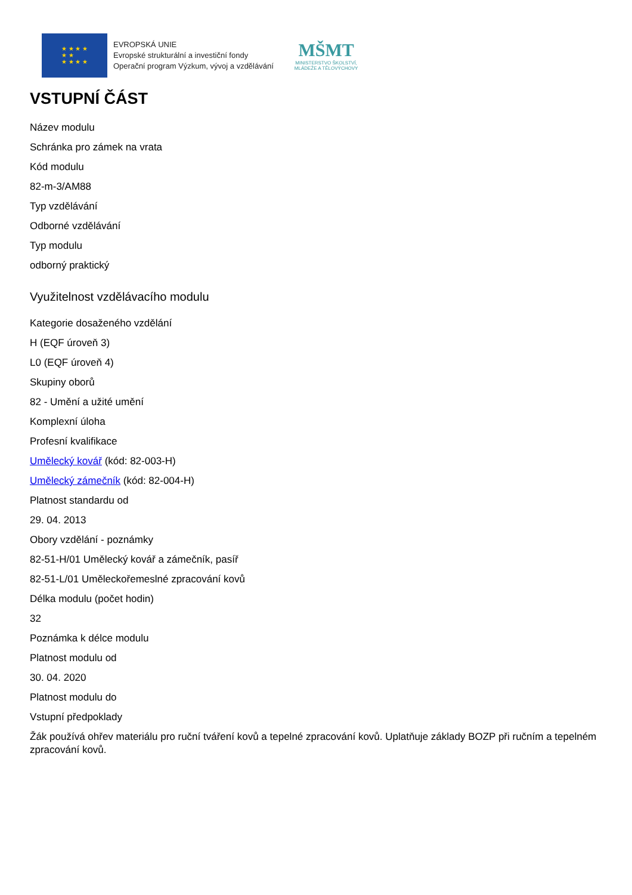★ ★ ★ ★
★ ★
★ ★ ★ ★
EVROPSKÁ UNIE
Evropské strukturální a investiční fondy
Operační program Výzkum, vývoj a vzdělávání
MŠMT
MINISTERSTVO ŠKOLSTVÍ,
MLÁDEŽE A TĚLOVÝCHOVY
VSTUPNÍ ČÁST
Název modulu
Schránka pro zámek na vrata
Kód modulu
82-m-3/AM88
Typ vzdělávání
Odborné vzdělávání
Typ modulu
odborný praktický
Využitelnost vzdělávacího modulu
Kategorie dosaženého vzdělání
H (EQF úroveň 3)
L0 (EQF úroveň 4)
Skupiny oborů
82 - Umění a užité umění
Komplexní úloha
Profesní kvalifikace
Umělecký kovář (kód: 82-003-H)
Umělecký zámečník (kód: 82-004-H)
Platnost standardu od
29. 04. 2013
Obory vzdělání - poznámky
82-51-H/01 Umělecký kovář a zámečník, pasíř
82-51-L/01 Uměleckořemeslné zpracování kovů
Délka modulu (počet hodin)
32
Poznámka k délce modulu
Platnost modulu od
30. 04. 2020
Platnost modulu do
Vstupní předpoklady
Žák používá ohřev materiálu pro ruční tváření kovů a tepelné zpracování kovů. Uplatňuje základy BOZP při ručním a tepelném zpracování kovů.